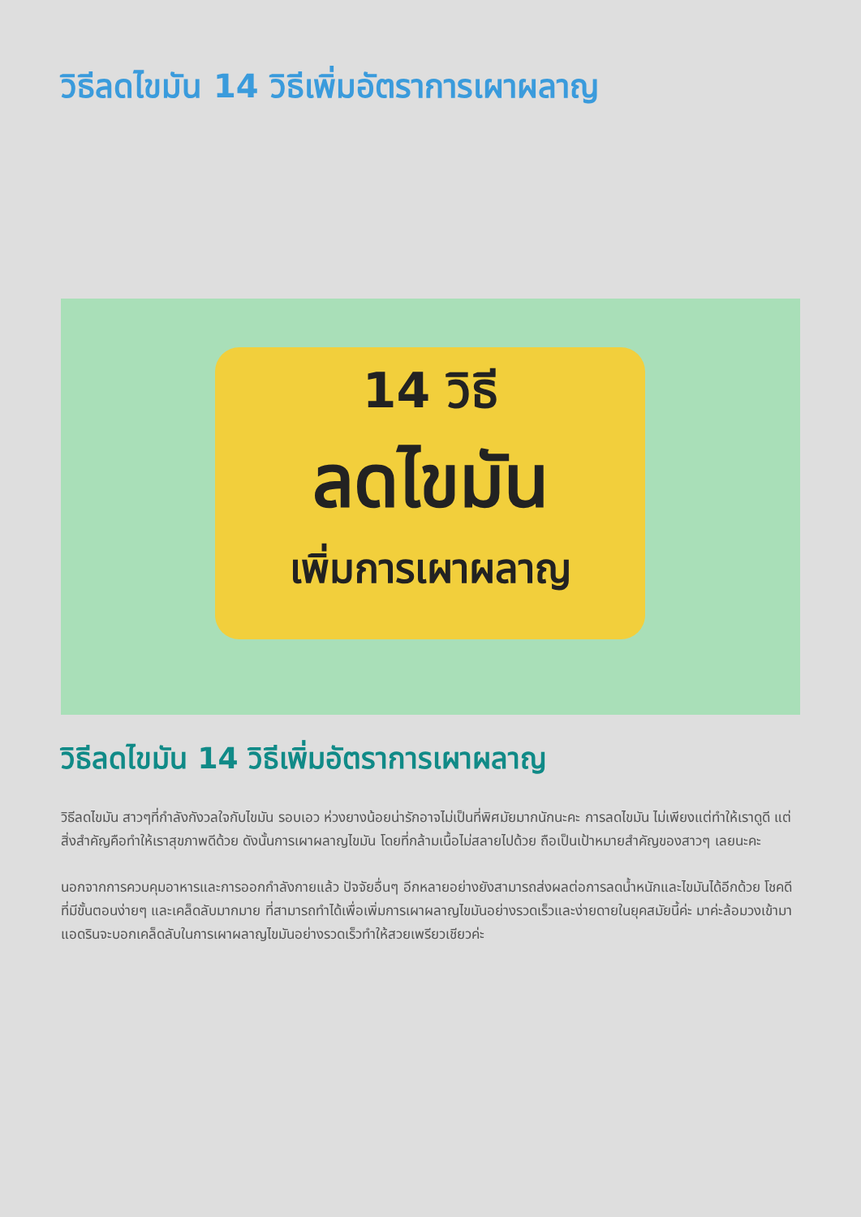วิธีลดไขมัน 14 วิธีเพิ่มอัตราการเผาผลาญ
14 วิธี
ลดไขมัน
เพิ่มการเผาผลาญ
วิธีลดไขมัน 14 วิธีเพิ่มอัตราการเผาผลาญ
วิธีลดไขมัน สาวๆที่กำลังกังวลใจกับไขมัน รอบเอว ห่วงยางน้อยน่ารักอาจไม่เป็นที่พิศมัยมากนักนะคะ การลดไขมัน ไม่เพียงแต่ทำให้เราดูดี แต่สิ่งสำคัญคือทำให้เราสุขภาพดีด้วย ดังนั้นการเผาผลาญไขมัน โดยที่กล้ามเนื้อไม่สลายไปด้วย ถือเป็นเป้าหมายสำคัญของสาวๆ เลยนะคะ
นอกจากการควบคุมอาหารและการออกกำลังกายแล้ว ปัจจัยอื่นๆ อีกหลายอย่างยังสามารถส่งผลต่อการลดน้ำหนักและไขมันได้อีกด้วย โชคดีที่มีขั้นตอนง่ายๆ และเคล็ดลับมากมาย ที่สามารถทำได้เพื่อเพิ่มการเผาผลาญไขมันอย่างรวดเร็วและง่ายดายในยุคสมัยนี้ค่ะ มาค่ะล้อมวงเข้ามา แอดรินจะบอกเคล็ดลับในการเผาผลาญไขมันอย่างรวดเร็วทำให้สวยเพรียวเชียวค่ะ